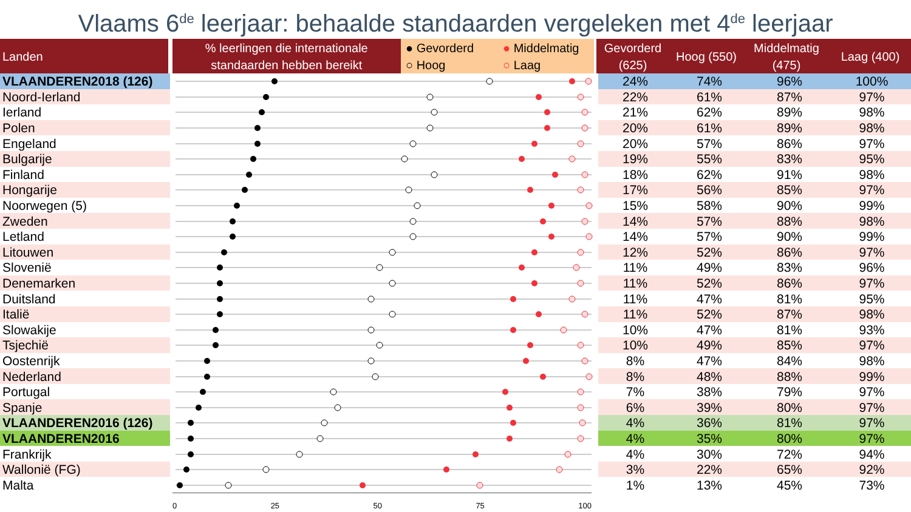Vlaams 6<sup>de</sup> leerjaar: behaalde standaarden vergeleken met 4<sup>de</sup> leerjaar
| Landen | % leerlingen die internationale standaarden hebben bereikt | ● Gevorderd ● Middelmatig ○ Hoog ○ Laag | Gevorderd (625) | Hoog (550) | Middelmatig (475) | Laag (400) |
| --- | --- | --- | --- | --- | --- | --- |
| VLAANDEREN2018 (126) | | 24% | 74% | 96% | 100% |
| Noord-Ierland | | 22% | 61% | 87% | 97% |
| Ierland | | 21% | 62% | 89% | 98% |
| Polen | | 20% | 61% | 89% | 98% |
| Engeland | | 20% | 57% | 86% | 97% |
| Bulgarije | | 19% | 55% | 83% | 95% |
| Finland | | 18% | 62% | 91% | 98% |
| Hongarije | | 17% | 56% | 85% | 97% |
| Noorwegen (5) | | 15% | 58% | 90% | 99% |
| Zweden | | 14% | 57% | 88% | 98% |
| Letland | | 14% | 57% | 90% | 99% |
| Litouwen | | 12% | 52% | 86% | 97% |
| Slovenië | | 11% | 49% | 83% | 96% |
| Denemarken | | 11% | 52% | 86% | 97% |
| Duitsland | | 11% | 47% | 81% | 95% |
| Italië | | 11% | 52% | 87% | 98% |
| Slowakije | | 10% | 47% | 81% | 93% |
| Tsjechië | | 10% | 49% | 85% | 97% |
| Oostenrijk | | 8% | 47% | 84% | 98% |
| Nederland | | 8% | 48% | 88% | 99% |
| Portugal | | 7% | 38% | 79% | 97% |
| Spanje | | 6% | 39% | 80% | 97% |
| VLAANDEREN2016 (126) | | 4% | 36% | 81% | 97% |
| VLAANDEREN2016 | | 4% | 35% | 80% | 97% |
| Frankrijk | | 4% | 30% | 72% | 94% |
| Wallonië (FG) | | 3% | 22% | 65% | 92% |
| Malta | | 1% | 13% | 45% | 73% |
| | 0 25 50 75 100 | | | | |